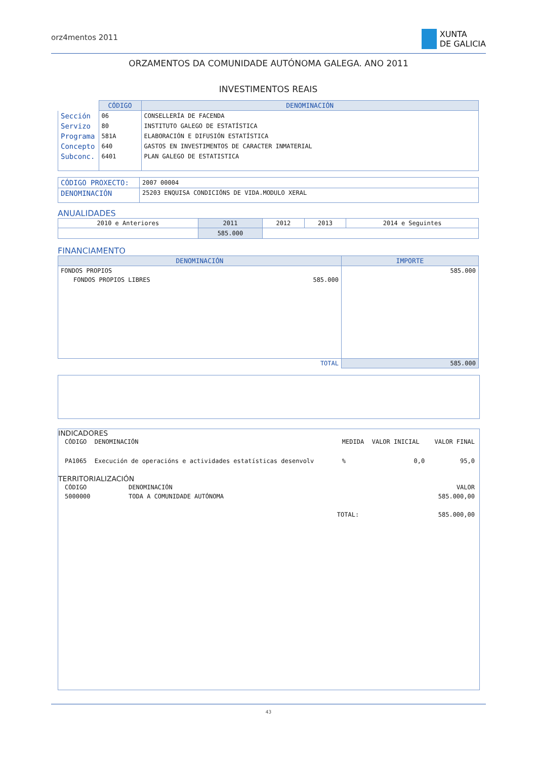orz4mentos 2011
XUNTA
DE GALICIA
ORZAMENTOS DA COMUNIDADE AUTÓNOMA GALEGA. ANO 2011
INVESTIMENTOS REAIS
| | CÓDIGO | DENOMINACIÓN |
| Sección | 06 | CONSELLERÍA DE FACENDA |
| Servizo | 80 | INSTITUTO GALEGO DE ESTATÍSTICA |
| Programa | 581A | ELABORACIÓN E DIFUSIÓN ESTATÍSTICA |
| Concepto | 640 | GASTOS EN INVESTIMENTOS DE CARACTER INMATERIAL |
| Subconc. | 6401 | PLAN GALEGO DE ESTATISTICA |
| CÓDIGO PROXECTO: | 2007 00004 |
| DENOMINACIÓN | 25203 ENQUISA CONDICIÓNS DE VIDA.MODULO XERAL |
ANUALIDADES
| 2010 e Anteriores | 2011 | 2012 | 2013 | 2014 e Seguintes |
| | 585.000 | | | |
FINANCIAMENTO
| DENOMINACIÓN | IMPORTE |
| --- | --- |
| FONDOS PROPIOS | 585.000 |
| 585.000 FONDOS PROPIOS LIBRES | |
| TOTAL | 585.000 |
INDICADORES
| CÓDIGO | DENOMINACIÓN | MEDIDA | VALOR INICIAL | VALOR FINAL |
| PA1065 | Execución de operacións e actividades estatísticas desenvolv | % | 0,0 | 95,0 |
TERRITORIALIZACIÓN
| CÓDIGO | DENOMINACIÓN | | VALOR |
| 5000000 | TODA A COMUNIDADE AUTÓNOMA | | 585.000,00 |
| | | TOTAL: | 585.000,00 |
43